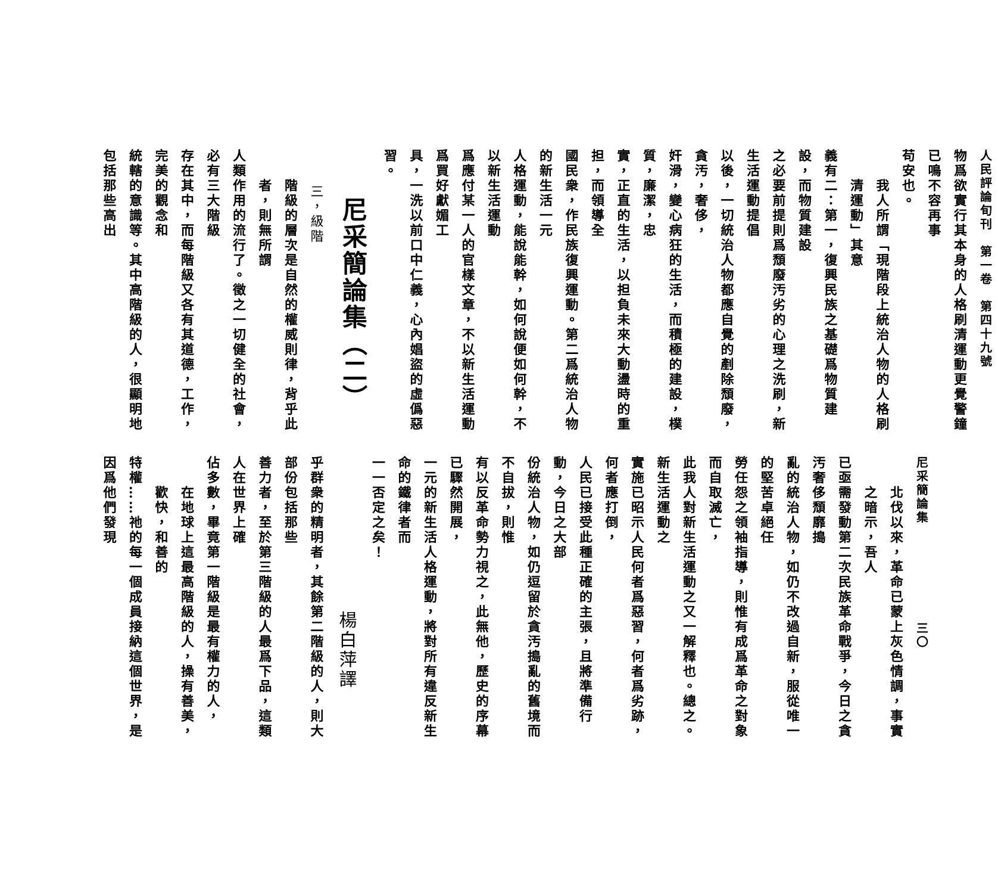人民評論旬刊　第一卷　第四十九號
物爲欲實行其本身的人格刷清運動更覺警鐘已鳴不容再事
苟安也。
我人所謂「現階段上統治人物的人格刷清運動」其意
義有二：第一，復興民族之基礎爲物質建設，而物質建設
之必要前提則爲頹廢汚劣的心理之洗刷，新生活運動提倡
以後，一切統治人物都應自覺的剷除頹廢，貪汚，奢侈，
奸滑，變心病狂的生活，而積極的建設，樸質，廉潔，忠
實，正直的生活，以担負未來大動盪時的重担，而領導全
國民衆，作民族復興運動。第二爲統治人物的新生活一元
人格運動，能說能幹，如何說便如何幹，不以新生活運動
爲應付某一人的官樣文章，不以新生活運動爲買好獻媚工
具，一洗以前口中仁義，心內娼盜的虛僞惡習。
尼采簡論集（二）
三，級階
階級的層次是自然的權威則律，背乎此者，則無所謂
人類作用的流行了。徵之一切健全的社會，必有三大階級
存在其中，而每階級又各有其道德，工作，完美的觀念和
統轄的意識等。其中高階級的人，很顯明地包括那些高出
尼采簡論集　三〇
北伐以來，革命已蒙上灰色情調，事實之暗示，吾人
已亟需發動第二次民族革命戰爭，今日之貪汚奢侈頹靡搗
亂的統治人物，如仍不改過自新，服從唯一的堅苦卓絕任
勞任怨之領袖指導，則惟有成爲革命之對象而自取滅亡，
此我人對新生活運動之又一解釋也。總之。新生活運動之
實施已昭示人民何者爲惡習，何者爲劣跡，何者應打倒，
人民已接受此種正確的主張，且將準備行動，今日之大部
份統治人物，如仍逗留於貪汚搗亂的舊境而不自拔，則惟
有以反革命勢力視之，此無他，歷史的序幕已驟然開展，
一元的新生活人格運動，將對所有違反新生命的鐵律者而
一一否定之矣！
楊白萍譯
乎群衆的精明者，其餘第二階級的人，則大部份包括那些
善力者，至於第三階級的人最爲下品，這類人在世界上確
佔多數，畢竟第一階級是最有權力的人，
在地球上這最高階級的人，操有善美，歡快，和善的
特權……祂的每一個成員接納這個世界，是因爲他們發現